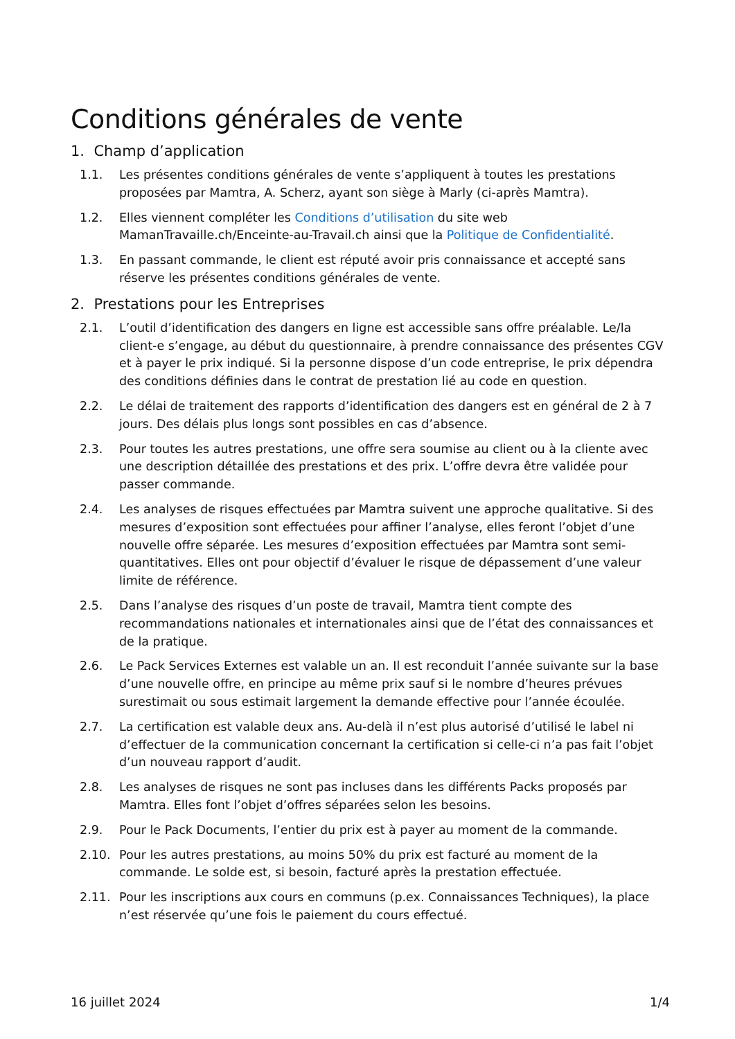Conditions générales de vente
1. Champ d’application
1.1. Les présentes conditions générales de vente s’appliquent à toutes les prestations proposées par Mamtra, A. Scherz, ayant son siège à Marly (ci-après Mamtra).
1.2. Elles viennent compléter les Conditions d’utilisation du site web MamanTravaille.ch/Enceinte-au-Travail.ch ainsi que la Politique de Confidentialité.
1.3. En passant commande, le client est réputé avoir pris connaissance et accepté sans réserve les présentes conditions générales de vente.
2. Prestations pour les Entreprises
2.1. L’outil d’identification des dangers en ligne est accessible sans offre préalable. Le/la client-e s’engage, au début du questionnaire, à prendre connaissance des présentes CGV et à payer le prix indiqué. Si la personne dispose d’un code entreprise, le prix dépendra des conditions définies dans le contrat de prestation lié au code en question.
2.2. Le délai de traitement des rapports d’identification des dangers est en général de 2 à 7 jours. Des délais plus longs sont possibles en cas d’absence.
2.3. Pour toutes les autres prestations, une offre sera soumise au client ou à la cliente avec une description détaillée des prestations et des prix. L’offre devra être validée pour passer commande.
2.4. Les analyses de risques effectuées par Mamtra suivent une approche qualitative. Si des mesures d’exposition sont effectuées pour affiner l’analyse, elles feront l’objet d’une nouvelle offre séparée. Les mesures d’exposition effectuées par Mamtra sont semi-quantitatives. Elles ont pour objectif d’évaluer le risque de dépassement d’une valeur limite de référence.
2.5. Dans l’analyse des risques d’un poste de travail, Mamtra tient compte des recommandations nationales et internationales ainsi que de l’état des connaissances et de la pratique.
2.6. Le Pack Services Externes est valable un an. Il est reconduit l’année suivante sur la base d’une nouvelle offre, en principe au même prix sauf si le nombre d’heures prévues surestimait ou sous estimait largement la demande effective pour l’année écoulée.
2.7. La certification est valable deux ans. Au-delà il n’est plus autorisé d’utilisé le label ni d’effectuer de la communication concernant la certification si celle-ci n’a pas fait l’objet d’un nouveau rapport d’audit.
2.8. Les analyses de risques ne sont pas incluses dans les différents Packs proposés par Mamtra. Elles font l’objet d’offres séparées selon les besoins.
2.9. Pour le Pack Documents, l’entier du prix est à payer au moment de la commande.
2.10. Pour les autres prestations, au moins 50% du prix est facturé au moment de la commande. Le solde est, si besoin, facturé après la prestation effectuée.
2.11. Pour les inscriptions aux cours en communs (p.ex. Connaissances Techniques), la place n’est réservée qu’une fois le paiement du cours effectué.
16 juillet 2024 1/4